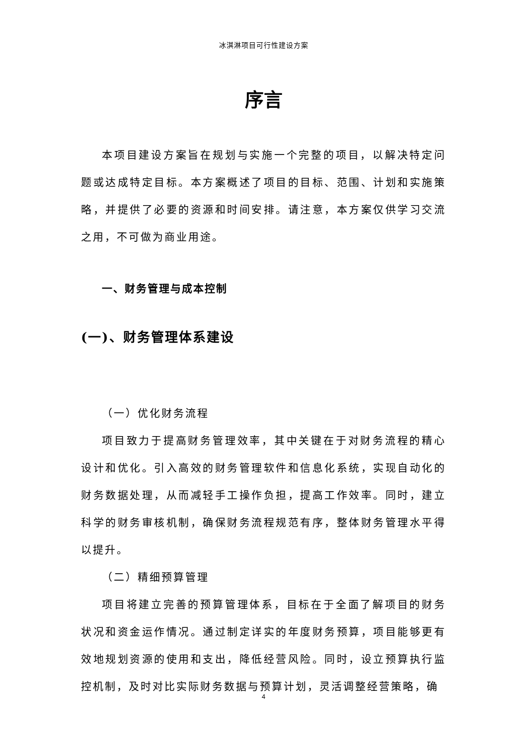冰淇淋项目可行性建设方案
序言
本项目建设方案旨在规划与实施一个完整的项目，以解决特定问题或达成特定目标。本方案概述了项目的目标、范围、计划和实施策略，并提供了必要的资源和时间安排。请注意，本方案仅供学习交流之用，不可做为商业用途。
一、财务管理与成本控制
(一)、财务管理体系建设
（一）优化财务流程
项目致力于提高财务管理效率，其中关键在于对财务流程的精心设计和优化。引入高效的财务管理软件和信息化系统，实现自动化的财务数据处理，从而减轻手工操作负担，提高工作效率。同时，建立科学的财务审核机制，确保财务流程规范有序，整体财务管理水平得以提升。
（二）精细预算管理
项目将建立完善的预算管理体系，目标在于全面了解项目的财务状况和资金运作情况。通过制定详实的年度财务预算，项目能够更有效地规划资源的使用和支出，降低经营风险。同时，设立预算执行监控机制，及时对比实际财务数据与预算计划，灵活调整经营策略，确
4